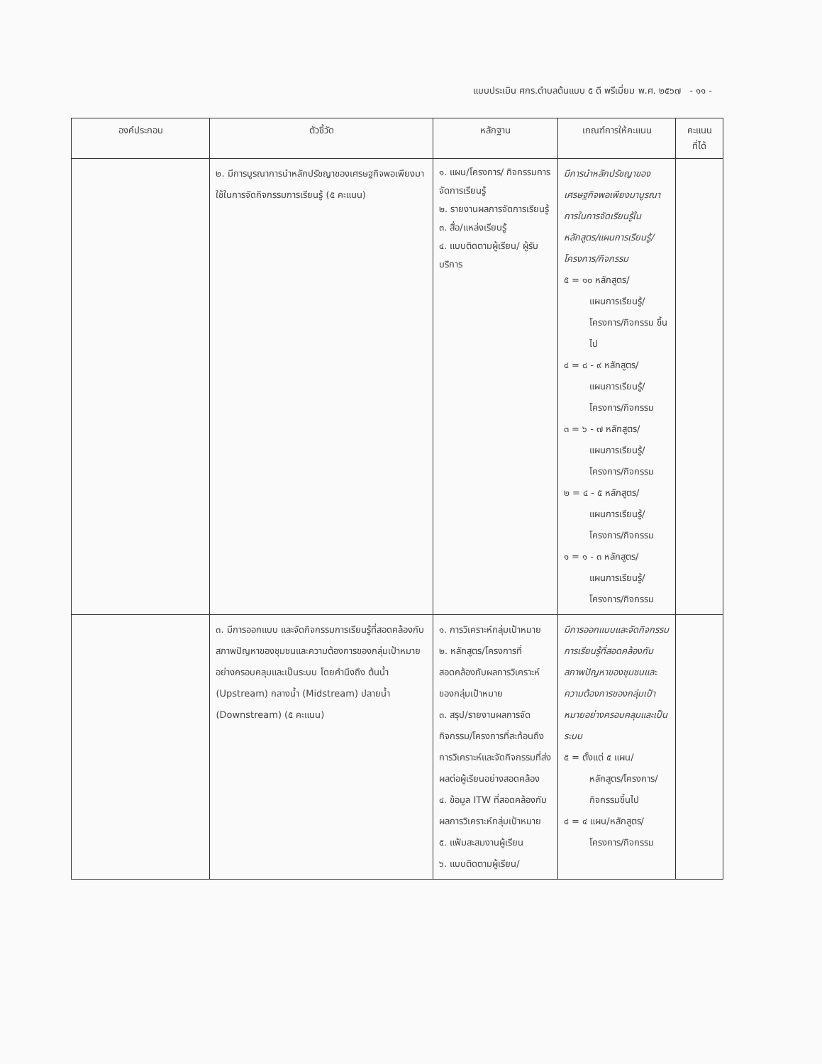แบบประเมิน ศกร.ตำบลต้นแบบ ๕ ดี พรีเมี่ยม พ.ศ. ๒๕๖๗ - ๑๑ -
| องค์ประกอบ | ตัวชี้วัด | หลักฐาน | เกณฑ์การให้คะแนน | คะแนน ที่ได้ |
| --- | --- | --- | --- | --- |
| | ๒. มีการบูรณาการนำหลักปรัชญาของเศรษฐกิจพอเพียงมาใช้ในการจัดกิจกรรมการเรียนรู้ (๕ คะแนน) | ๑. แผน/โครงการ/ กิจกรรมการจัดการเรียนรู้ ๒. รายงานผลการจัดการเรียนรู้ ๓. สื่อ/แหล่งเรียนรู้ ๔. แบบติดตามผู้เรียน/ ผู้รับบริการ | มีการนำหลักปรัชญาของเศรษฐกิจพอเพียงมาบูรณาการในการจัดเรียนรู้ในหลักสูตร/แผนการเรียนรู้/โครงการ/กิจกรรม ๕ = ๑๐ หลักสูตร/ แผนการเรียนรู้/ โครงการ/กิจกรรม ขึ้นไป ๔ = ๘ - ๙ หลักสูตร/ แผนการเรียนรู้/ โครงการ/กิจกรรม ๓ = ๖ - ๗ หลักสูตร/ แผนการเรียนรู้/ โครงการ/กิจกรรม ๒ = ๔ - ๕ หลักสูตร/ แผนการเรียนรู้/ โครงการ/กิจกรรม ๑ = ๑ - ๓ หลักสูตร/ แผนการเรียนรู้/ โครงการ/กิจกรรม | |
| | ๓. มีการออกแบบ และจัดกิจกรรมการเรียนรู้ที่สอดคล้องกับสภาพปัญหาของชุมชนและความต้องการของกลุ่มเป้าหมายอย่างครอบคลุมและเป็นระบบ โดยคำนึงถึง ต้นน้ำ (Upstream) กลางน้ำ (Midstream) ปลายน้ำ (Downstream) (๕ คะแนน) | ๑. การวิเคราะห์กลุ่มเป้าหมาย ๒. หลักสูตร/โครงการที่สอดคล้องกับผลการวิเคราะห์ของกลุ่มเป้าหมาย ๓. สรุป/รายงานผลการจัดกิจกรรม/โครงการที่สะท้อนถึงการวิเคราะห์และจัดกิจกรรมที่ส่งผลต่อผู้เรียนอย่างสอดคล้อง ๔. ข้อมูล ITW ที่สอดคล้องกับผลการวิเคราะห์กลุ่มเป้าหมาย ๕. แฟ้มสะสมงานผู้เรียน ๖. แบบติดตามผู้เรียน/ | มีการออกแบบและจัดกิจกรรมการเรียนรู้ที่สอดคล้องกับสภาพปัญหาของชุมชนและความต้องการของกลุ่มเป้าหมายอย่างครอบคลุมและเป็นระบบ ๕ = ตั้งแต่ ๕ แผน/ หลักสูตร/โครงการ/ กิจกรรมขึ้นไป ๔ = ๔ แผน/หลักสูตร/ โครงการ/กิจกรรม | |